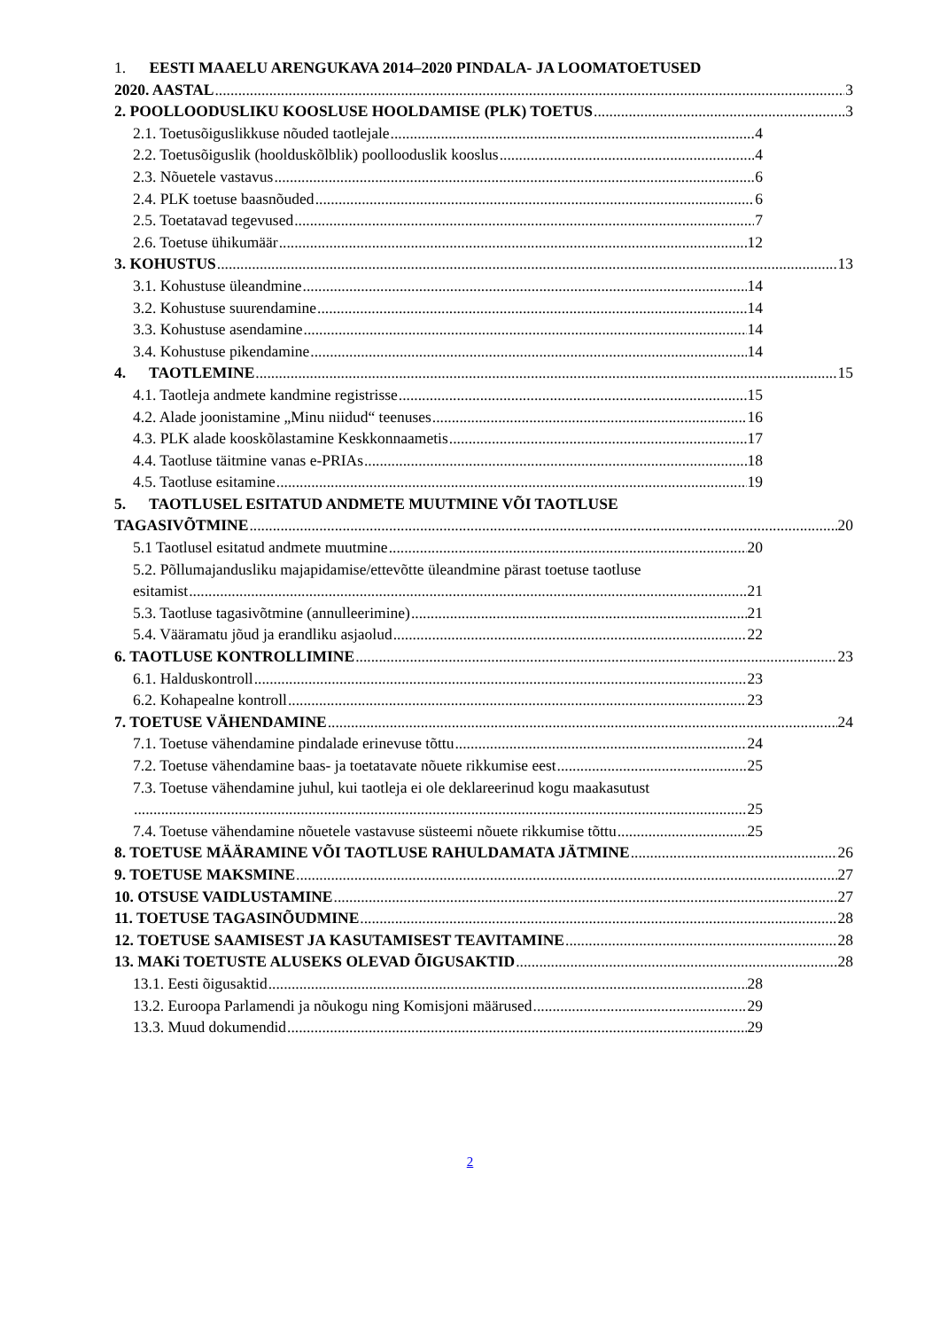1. EESTI MAAELU ARENGUKAVA 2014–2020 PINDALA- JA LOOMATOETUSED
2020. AASTAL 3
2. POOLLOODUSLIKU KOOSLUSE HOOLDAMISE (PLK) TOETUS 3
2.1. Toetusõiguslikkuse nõuded taotlejale 4
2.2. Toetusõiguslik (hoolduskõlblik) poollooduslik kooslus 4
2.3. Nõuetele vastavus 6
2.4. PLK toetuse baasnõuded 6
2.5. Toetatavad tegevused 7
2.6. Toetuse ühikumäär 12
3. KOHUSTUS 13
3.1. Kohustuse üleandmine 14
3.2. Kohustuse suurendamine 14
3.3. Kohustuse asendamine 14
3.4. Kohustuse pikendamine 14
4. TAOTLEMINE 15
4.1. Taotleja andmete kandmine registrisse 15
4.2. Alade joonistamine „Minu niidud“ teenuses 16
4.3. PLK alade kooskõlastamine Keskkonnaametis 17
4.4. Taotluse täitmine vanas e-PRIAs 18
4.5. Taotluse esitamine 19
5. TAOTLUSEL ESITATUD ANDMETE MUUTMINE VÕI TAOTLUSE
TAGASIVÕTMINE 20
5.1 Taotlusel esitatud andmete muutmine 20
5.2. Põllumajandusliku majapidamise/ettevõtte üleandmine pärast toetuse taotluse
esitamist 21
5.3. Taotluse tagasivõtmine (annulleerimine) 21
5.4. Vääramatu jõud ja erandliku asjaolud 22
6. TAOTLUSE KONTROLLIMINE 23
6.1. Halduskontroll 23
6.2. Kohapealne kontroll 23
7. TOETUSE VÄHENDAMINE 24
7.1. Toetuse vähendamine pindalade erinevuse tõttu 24
7.2. Toetuse vähendamine baas- ja toetatavate nõuete rikkumise eest 25
7.3. Toetuse vähendamine juhul, kui taotleja ei ole deklareerinud kogu maakasutust
25
7.4. Toetuse vähendamine nõuetele vastavuse süsteemi nõuete rikkumise tõttu 25
8. TOETUSE MÄÄRAMINE VÕI TAOTLUSE RAHULDAMATA JÄTMINE 26
9. TOETUSE MAKSMINE 27
10. OTSUSE VAIDLUSTAMINE 27
11. TOETUSE TAGASINÕUDMINE 28
12. TOETUSE SAAMISEST JA KASUTAMISEST TEAVITAMINE 28
13. MAKi TOETUSTE ALUSEKS OLEVAD ÕIGUSAKTID 28
13.1. Eesti õigusaktid 28
13.2. Euroopa Parlamendi ja nõukogu ning Komisjoni määrused 29
13.3. Muud dokumendid 29
2